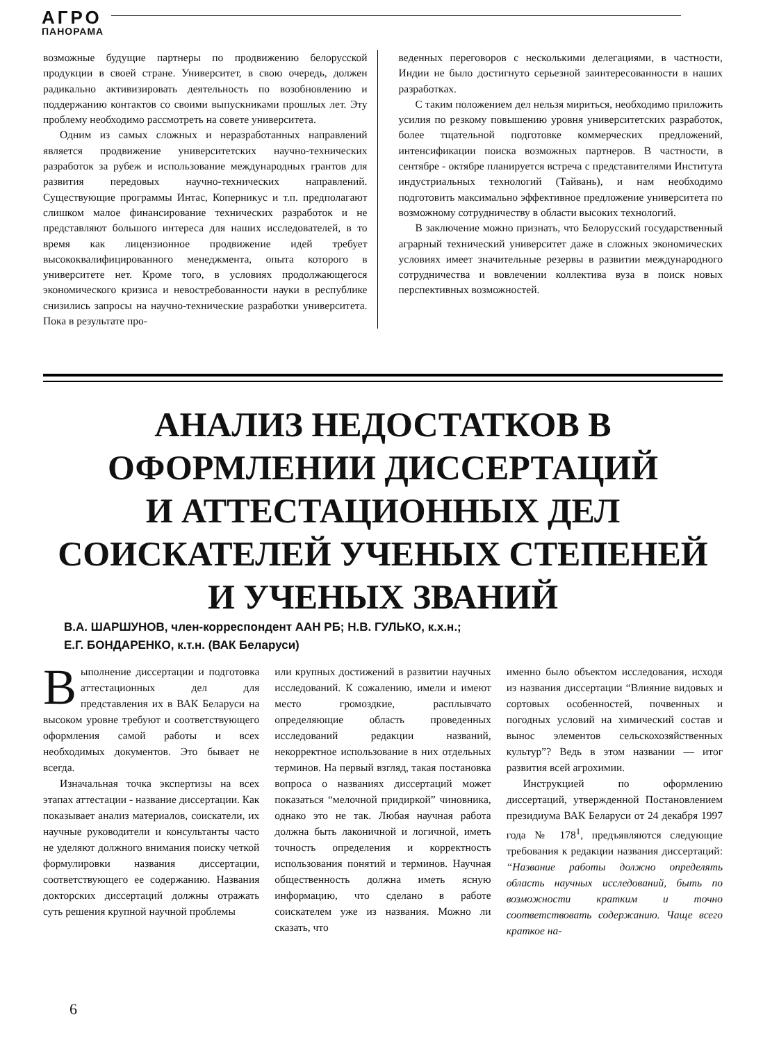АГРО
ПАНОРАМА
возможные будущие партнеры по продвижению белорусской продукции в своей стране. Университет, в свою очередь, должен радикально активизировать деятельность по возобновлению и поддержанию контактов со своими выпускниками прошлых лет. Эту проблему необходимо рассмотреть на совете университета.
Одним из самых сложных и неразработанных направлений является продвижение университетских научно-технических разработок за рубеж и использование международных грантов для развития передовых научно-технических направлений. Существующие программы Интас, Коперникус и т.п. предполагают слишком малое финансирование технических разработок и не представляют большого интереса для наших исследователей, в то время как лицензионное продвижение идей требует высококвалифицированного менеджмента, опыта которого в университете нет. Кроме того, в условиях продолжающегося экономического кризиса и невостребованности науки в республике снизились запросы на научно-технические разработки университета. Пока в результате про-
веденных переговоров с несколькими делегациями, в частности, Индии не было достигнуто серьезной заинтересованности в наших разработках.
С таким положением дел нельзя мириться, необходимо приложить усилия по резкому повышению уровня университетских разработок, более тщательной подготовке коммерческих предложений, интенсификации поиска возможных партнеров. В частности, в сентябре - октябре планируется встреча с представителями Института индустриальных технологий (Тайвань), и нам необходимо подготовить максимально эффективное предложение университета по возможному сотрудничеству в области высоких технологий.
В заключение можно признать, что Белорусский государственный аграрный технический университет даже в сложных экономических условиях имеет значительные резервы в развитии международного сотрудничества и вовлечении коллектива вуза в поиск новых перспективных возможностей.
АНАЛИЗ НЕДОСТАТКОВ В
ОФОРМЛЕНИИ ДИССЕРТАЦИЙ
И АТТЕСТАЦИОННЫХ ДЕЛ
СОИСКАТЕЛЕЙ УЧЕНЫХ СТЕПЕНЕЙ
И УЧЕНЫХ ЗВАНИЙ
В.А. ШАРШУНОВ, член-корреспондент ААН РБ; Н.В. ГУЛЬКО, к.х.н.;
Е.Г. БОНДАРЕНКО, к.т.н. (ВАК Беларуси)
Выполнение диссертации и подготовка аттестационных дел для представления их в ВАК Беларуси на высоком уровне требуют и соответствующего оформления самой работы и всех необходимых документов. Это бывает не всегда.
Изначальная точка экспертизы на всех этапах аттестации - название диссертации. Как показывает анализ материалов, соискатели, их научные руководители и консультанты часто не уделяют должного внимания поиску четкой формулировки названия диссертации, соответствующего ее содержанию. Названия докторских диссертаций должны отражать суть решения крупной научной проблемы
или крупных достижений в развитии научных исследований. К сожалению, имели и имеют место громоздкие, расплывчато определяющие область проведенных исследований редакции названий, некорректное использование в них отдельных терминов. На первый взгляд, такая постановка вопроса о названиях диссертаций может показаться “мелочной придиркой” чиновника, однако это не так. Любая научная работа должна быть лаконичной и логичной, иметь точность определения и корректность использования понятий и терминов. Научная общественность должна иметь ясную информацию, что сделано в работе соискателем уже из названия. Можно ли сказать, что
именно было объектом исследования, исходя из названия диссертации “Влияние видовых и сортовых особенностей, почвенных и погодных условий на химический состав и вынос элементов сельскохозяйственных культур”? Ведь в этом названии — итог развития всей агрохимии.
Инструкцией по оформлению диссертаций, утвержденной Постановлением президиума ВАК Беларуси от 24 декабря 1997 года № 178<sup>1</sup>, предъявляются следующие требования к редакции названия диссертаций: “Название работы должно определять область научных исследований, быть по возможности кратким и точно соответствовать содержанию. Чаще всего краткое на-
6